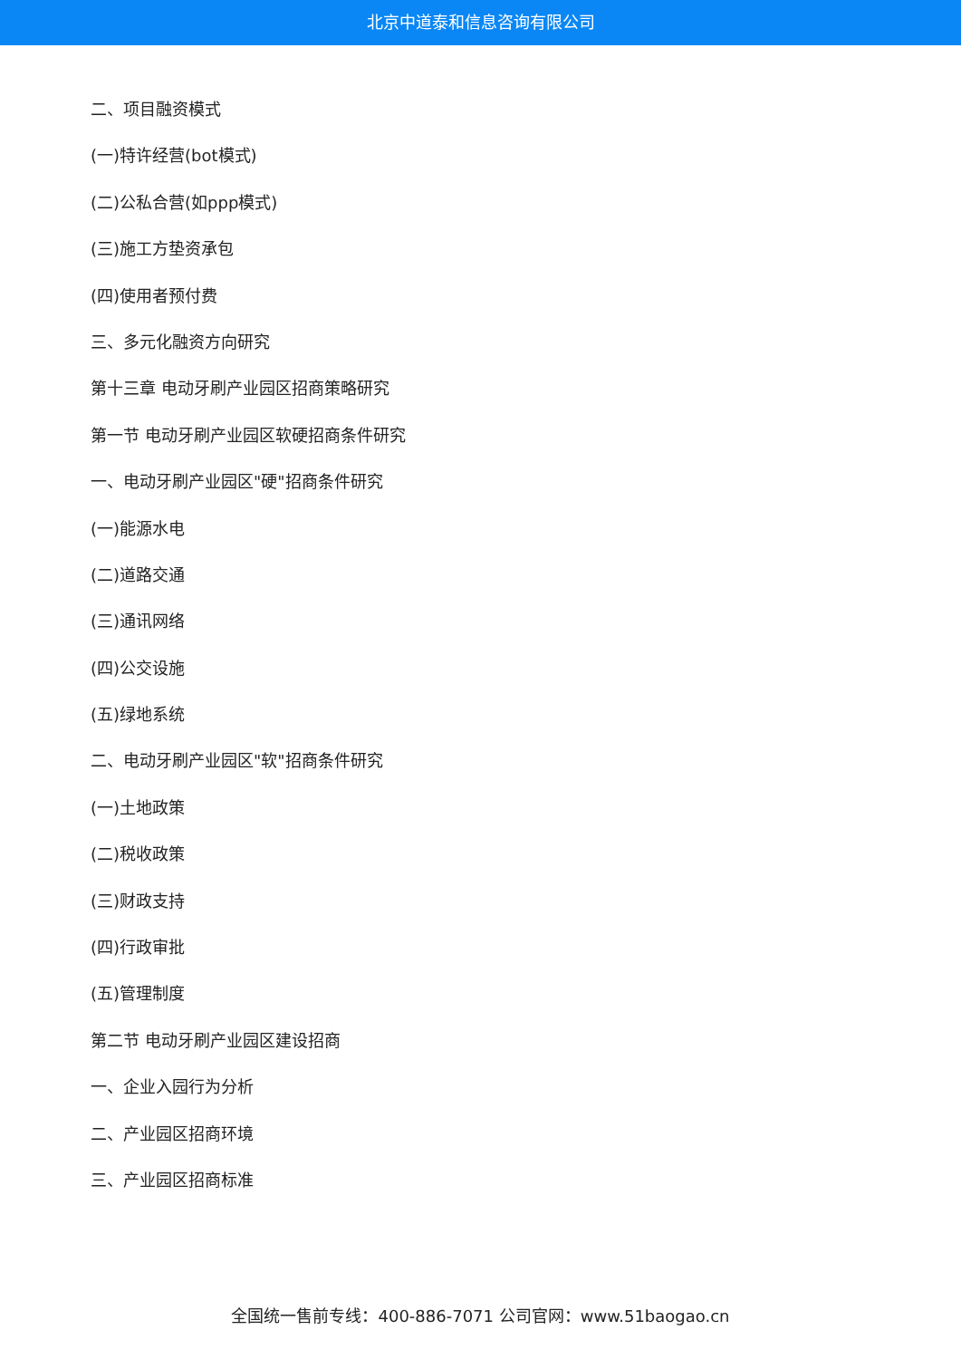北京中道泰和信息咨询有限公司
二、项目融资模式
(一)特许经营(bot模式)
(二)公私合营(如ppp模式)
(三)施工方垫资承包
(四)使用者预付费
三、多元化融资方向研究
第十三章 电动牙刷产业园区招商策略研究
第一节 电动牙刷产业园区软硬招商条件研究
一、电动牙刷产业园区"硬"招商条件研究
(一)能源水电
(二)道路交通
(三)通讯网络
(四)公交设施
(五)绿地系统
二、电动牙刷产业园区"软"招商条件研究
(一)土地政策
(二)税收政策
(三)财政支持
(四)行政审批
(五)管理制度
第二节 电动牙刷产业园区建设招商
一、企业入园行为分析
二、产业园区招商环境
三、产业园区招商标准
全国统一售前专线：400-886-7071 公司官网：www.51baogao.cn